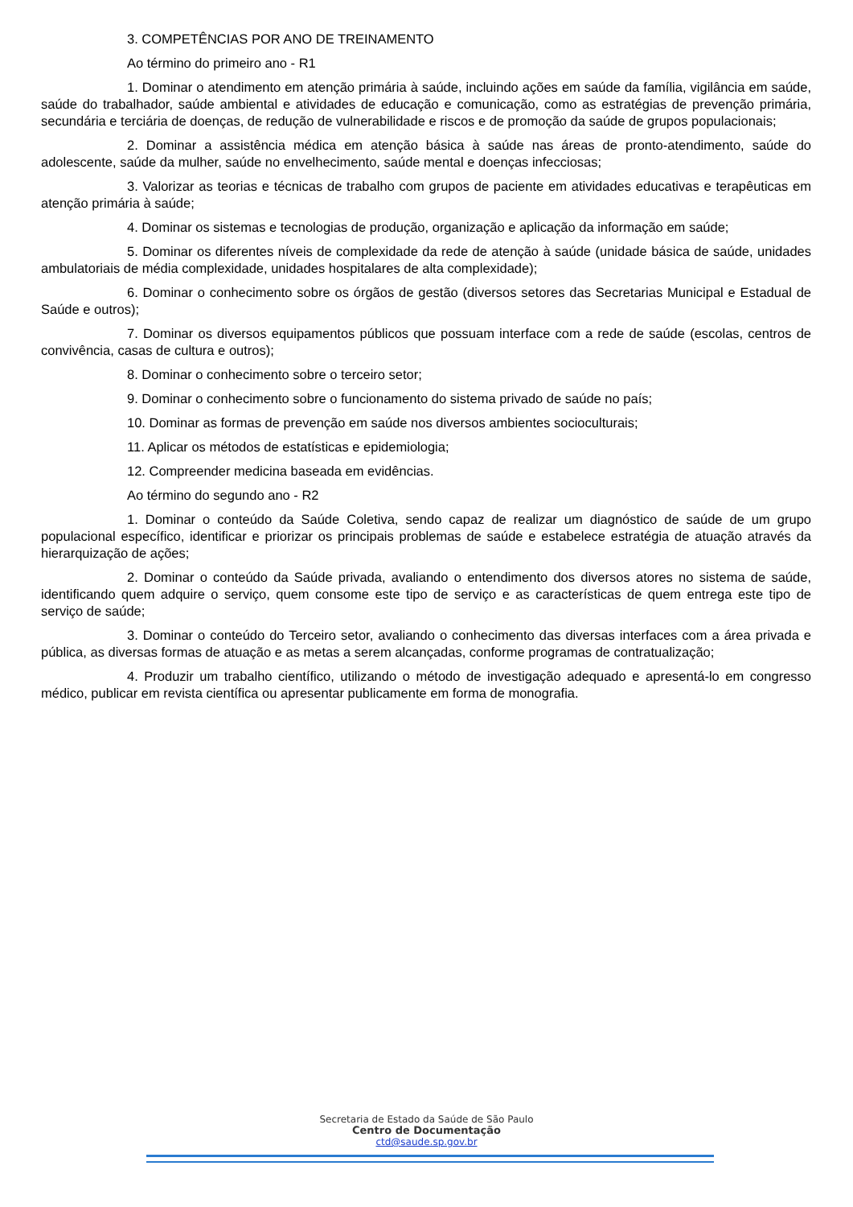3. COMPETÊNCIAS POR ANO DE TREINAMENTO
Ao término do primeiro ano - R1
1. Dominar o atendimento em atenção primária à saúde, incluindo ações em saúde da família, vigilância em saúde, saúde do trabalhador, saúde ambiental e atividades de educação e comunicação, como as estratégias de prevenção primária, secundária e terciária de doenças, de redução de vulnerabilidade e riscos e de promoção da saúde de grupos populacionais;
2. Dominar a assistência médica em atenção básica à saúde nas áreas de pronto-atendimento, saúde do adolescente, saúde da mulher, saúde no envelhecimento, saúde mental e doenças infecciosas;
3. Valorizar as teorias e técnicas de trabalho com grupos de paciente em atividades educativas e terapêuticas em atenção primária à saúde;
4. Dominar os sistemas e tecnologias de produção, organização e aplicação da informação em saúde;
5. Dominar os diferentes níveis de complexidade da rede de atenção à saúde (unidade básica de saúde, unidades ambulatoriais de média complexidade, unidades hospitalares de alta complexidade);
6. Dominar o conhecimento sobre os órgãos de gestão (diversos setores das Secretarias Municipal e Estadual de Saúde e outros);
7. Dominar os diversos equipamentos públicos que possuam interface com a rede de saúde (escolas, centros de convivência, casas de cultura e outros);
8. Dominar o conhecimento sobre o terceiro setor;
9. Dominar o conhecimento sobre o funcionamento do sistema privado de saúde no país;
10. Dominar as formas de prevenção em saúde nos diversos ambientes socioculturais;
11. Aplicar os métodos de estatísticas e epidemiologia;
12. Compreender medicina baseada em evidências.
Ao término do segundo ano - R2
1. Dominar o conteúdo da Saúde Coletiva, sendo capaz de realizar um diagnóstico de saúde de um grupo populacional específico, identificar e priorizar os principais problemas de saúde e estabelece estratégia de atuação através da hierarquização de ações;
2. Dominar o conteúdo da Saúde privada, avaliando o entendimento dos diversos atores no sistema de saúde, identificando quem adquire o serviço, quem consome este tipo de serviço e as características de quem entrega este tipo de serviço de saúde;
3. Dominar o conteúdo do Terceiro setor, avaliando o conhecimento das diversas interfaces com a área privada e pública, as diversas formas de atuação e as metas a serem alcançadas, conforme programas de contratualização;
4. Produzir um trabalho científico, utilizando o método de investigação adequado e apresentá-lo em congresso médico, publicar em revista científica ou apresentar publicamente em forma de monografia.
Secretaria de Estado da Saúde de São Paulo
Centro de Documentação
ctd@saude.sp.gov.br